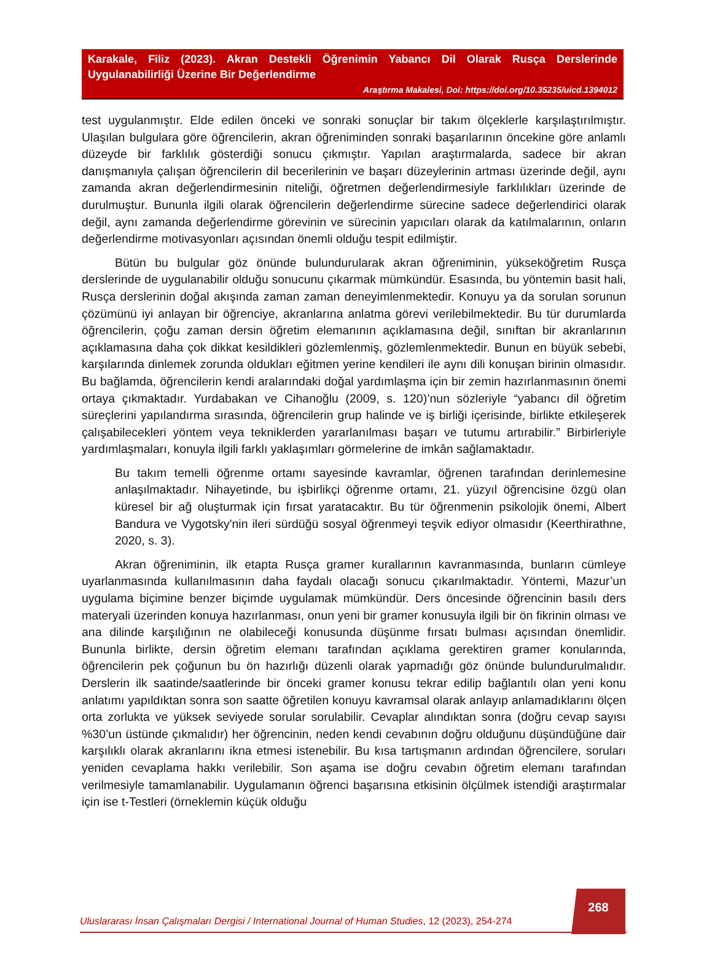Karakale, Filiz (2023). Akran Destekli Öğrenimin Yabancı Dil Olarak Rusça Derslerinde Uygulanabilirliği Üzerine Bir Değerlendirme
Araştırma Makalesi, Doi: https://doi.org/10.35235/uicd.1394012
test uygulanmıştır. Elde edilen önceki ve sonraki sonuçlar bir takım ölçeklerle karşılaştırılmıştır. Ulaşılan bulgulara göre öğrencilerin, akran öğreniminden sonraki başarılarının öncekine göre anlamlı düzeyde bir farklılık gösterdiği sonucu çıkmıştır. Yapılan araştırmalarda, sadece bir akran danışmanıyla çalışan öğrencilerin dil becerilerinin ve başarı düzeylerinin artması üzerinde değil, aynı zamanda akran değerlendirmesinin niteliği, öğretmen değerlendirmesiyle farklılıkları üzerinde de durulmuştur. Bununla ilgili olarak öğrencilerin değerlendirme sürecine sadece değerlendirici olarak değil, aynı zamanda değerlendirme görevinin ve sürecinin yapıcıları olarak da katılmalarının, onların değerlendirme motivasyonları açısından önemli olduğu tespit edilmiştir.
Bütün bu bulgular göz önünde bulundurularak akran öğreniminin, yükseköğretim Rusça derslerinde de uygulanabilir olduğu sonucunu çıkarmak mümkündür. Esasında, bu yöntemin basit hali, Rusça derslerinin doğal akışında zaman zaman deneyimlenmektedir. Konuyu ya da sorulan sorunun çözümünü iyi anlayan bir öğrenciye, akranlarına anlatma görevi verilebilmektedir. Bu tür durumlarda öğrencilerin, çoğu zaman dersin öğretim elemanının açıklamasına değil, sınıftan bir akranlarının açıklamasına daha çok dikkat kesildikleri gözlemlenmiş, gözlemlenmektedir. Bunun en büyük sebebi, karşılarında dinlemek zorunda oldukları eğitmen yerine kendileri ile aynı dili konuşan birinin olmasıdır. Bu bağlamda, öğrencilerin kendi aralarındaki doğal yardımlaşma için bir zemin hazırlanmasının önemi ortaya çıkmaktadır. Yurdabakan ve Cihanoğlu (2009, s. 120)’nun sözleriyle “yabancı dil öğretim süreçlerini yapılandırma sırasında, öğrencilerin grup halinde ve iş birliği içerisinde, birlikte etkileşerek çalışabilecekleri yöntem veya tekniklerden yararlanılması başarı ve tutumu artırabilir.” Birbirleriyle yardımlaşmaları, konuyla ilgili farklı yaklaşımları görmelerine de imkân sağlamaktadır.
Bu takım temelli öğrenme ortamı sayesinde kavramlar, öğrenen tarafından derinlemesine anlaşılmaktadır. Nihayetinde, bu işbirlikçi öğrenme ortamı, 21. yüzyıl öğrencisine özgü olan küresel bir ağ oluşturmak için fırsat yaratacaktır. Bu tür öğrenmenin psikolojik önemi, Albert Bandura ve Vygotsky'nin ileri sürdüğü sosyal öğrenmeyi teşvik ediyor olmasıdır (Keerthirathne, 2020, s. 3).
Akran öğreniminin, ilk etapta Rusça gramer kurallarının kavranmasında, bunların cümleye uyarlanmasında kullanılmasının daha faydalı olacağı sonucu çıkarılmaktadır. Yöntemi, Mazur’un uygulama biçimine benzer biçimde uygulamak mümkündür. Ders öncesinde öğrencinin basılı ders materyali üzerinden konuya hazırlanması, onun yeni bir gramer konusuyla ilgili bir ön fikrinin olması ve ana dilinde karşılığının ne olabileceği konusunda düşünme fırsatı bulması açısından önemlidir. Bununla birlikte, dersin öğretim elemanı tarafından açıklama gerektiren gramer konularında, öğrencilerin pek çoğunun bu ön hazırlığı düzenli olarak yapmadığı göz önünde bulundurulmalıdır. Derslerin ilk saatinde/saatlerinde bir önceki gramer konusu tekrar edilip bağlantılı olan yeni konu anlatımı yapıldıktan sonra son saatte öğretilen konuyu kavramsal olarak anlayıp anlamadıklarını ölçen orta zorlukta ve yüksek seviyede sorular sorulabilir. Cevaplar alındıktan sonra (doğru cevap sayısı %30’un üstünde çıkmalıdır) her öğrencinin, neden kendi cevabının doğru olduğunu düşündüğüne dair karşılıklı olarak akranlarını ikna etmesi istenebilir. Bu kısa tartışmanın ardından öğrencilere, soruları yeniden cevaplama hakkı verilebilir. Son aşama ise doğru cevabın öğretim elemanı tarafından verilmesiyle tamamlanabilir. Uygulamanın öğrenci başarısına etkisinin ölçülmek istendiği araştırmalar için ise t-Testleri (örneklemin küçük olduğu
268
Uluslararası İnsan Çalışmaları Dergisi / International Journal of Human Studies, 12 (2023), 254-274